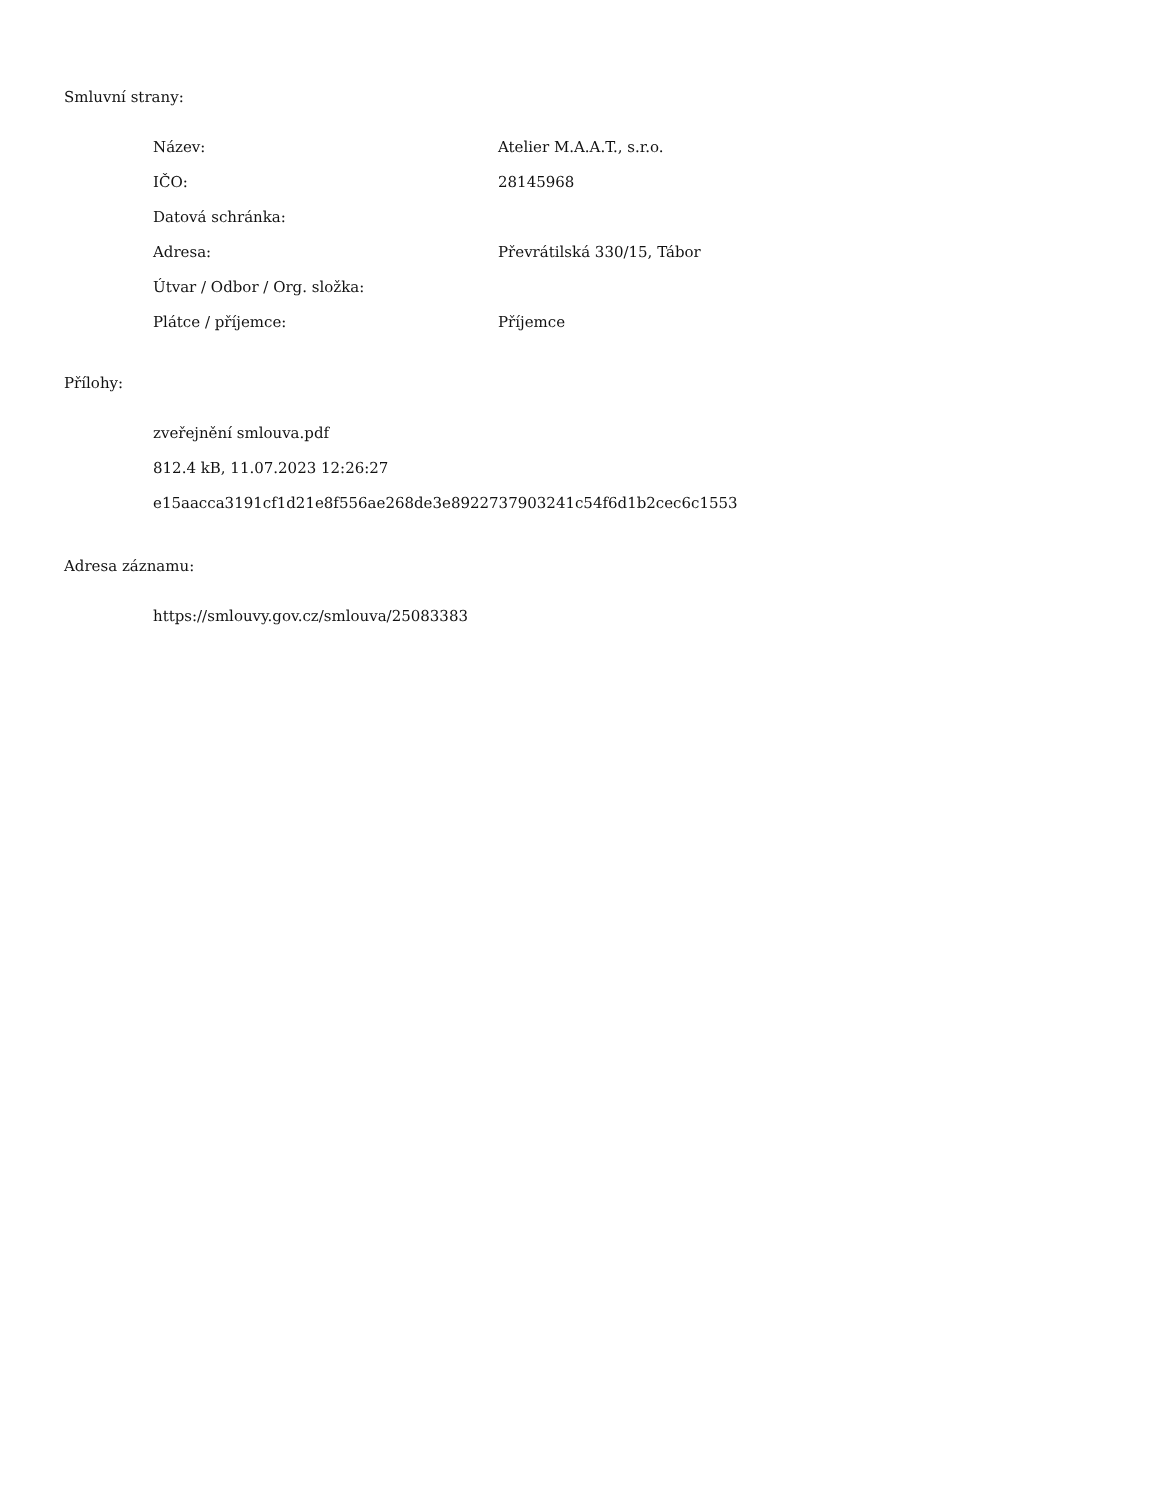Smluvní strany:
| Název: | Atelier M.A.A.T., s.r.o. |
| IČO: | 28145968 |
| Datová schránka: | |
| Adresa: | Převrátilská 330/15, Tábor |
| Útvar / Odbor / Org. složka: | |
| Plátce / příjemce: | Příjemce |
Přílohy:
zveřejnění smlouva.pdf
812.4 kB, 11.07.2023 12:26:27
e15aacca3191cf1d21e8f556ae268de3e8922737903241c54f6d1b2cec6c1553
Adresa záznamu:
https://smlouvy.gov.cz/smlouva/25083383